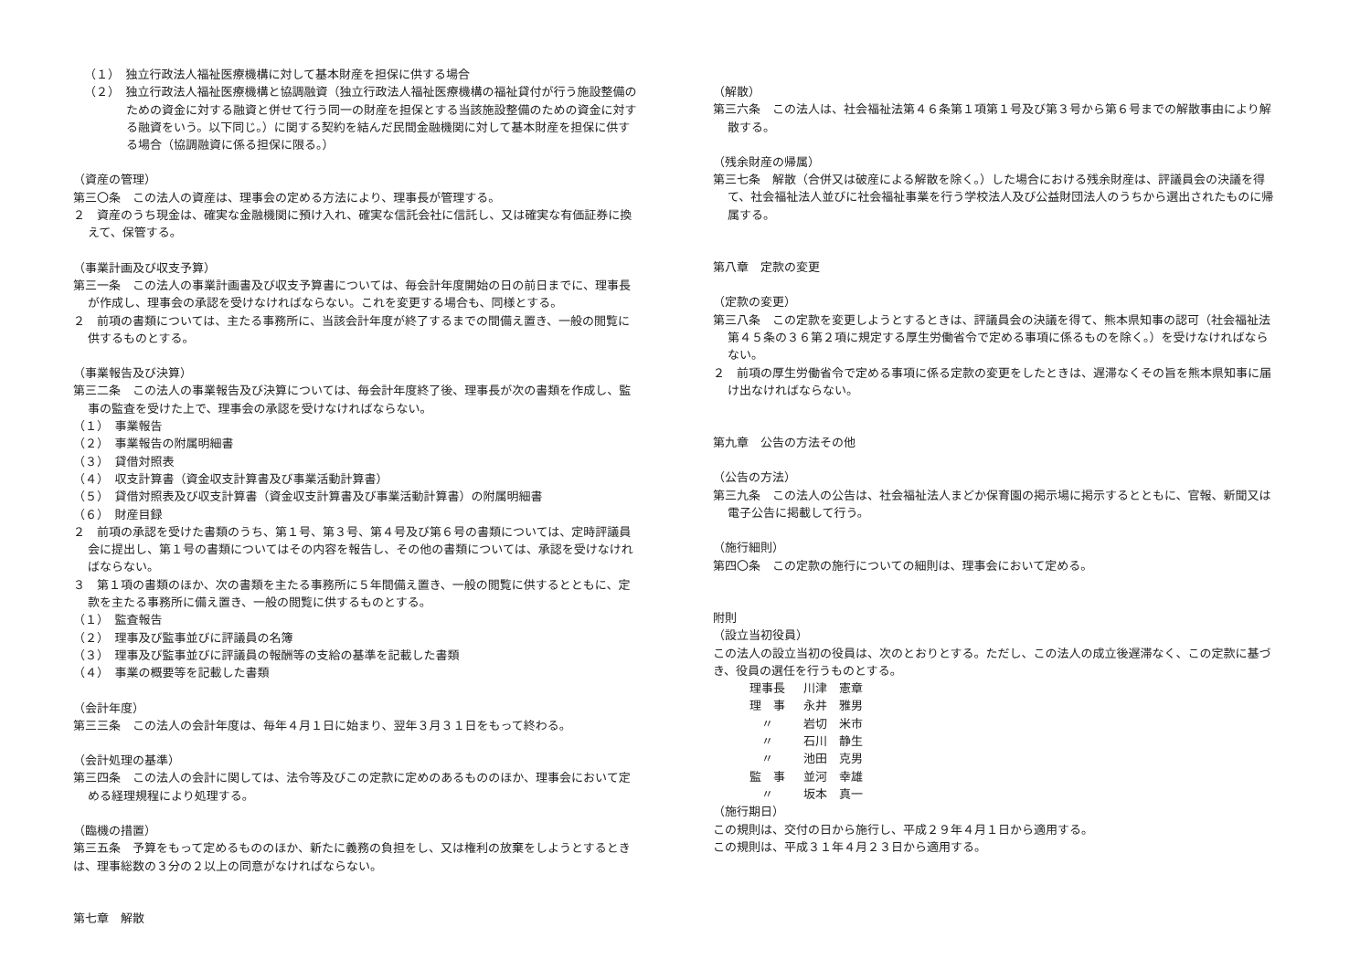（１）　独立行政法人福祉医療機構に対して基本財産を担保に供する場合
（２）　独立行政法人福祉医療機構と協調融資（独立行政法人福祉医療機構の福祉貸付が行う施設整備のための資金に対する融資と併せて行う同一の財産を担保とする当該施設整備のための資金に対する融資をいう。以下同じ。）に関する契約を結んだ民間金融機関に対して基本財産を担保に供する場合（協調融資に係る担保に限る。）
（資産の管理）
第三〇条　この法人の資産は、理事会の定める方法により、理事長が管理する。
２　資産のうち現金は、確実な金融機関に預け入れ、確実な信託会社に信託し、又は確実な有価証券に換えて、保管する。
（事業計画及び収支予算）
第三一条　この法人の事業計画書及び収支予算書については、毎会計年度開始の日の前日までに、理事長が作成し、理事会の承認を受けなければならない。これを変更する場合も、同様とする。
２　前項の書類については、主たる事務所に、当該会計年度が終了するまでの間備え置き、一般の閲覧に供するものとする。
（事業報告及び決算）
第三二条　この法人の事業報告及び決算については、毎会計年度終了後、理事長が次の書類を作成し、監事の監査を受けた上で、理事会の承認を受けなければならない。
（１）　事業報告
（２）　事業報告の附属明細書
（３）　貸借対照表
（４）　収支計算書（資金収支計算書及び事業活動計算書）
（５）　貸借対照表及び収支計算書（資金収支計算書及び事業活動計算書）の附属明細書
（６）　財産目録
２　前項の承認を受けた書類のうち、第１号、第３号、第４号及び第６号の書類については、定時評議員会に提出し、第１号の書類についてはその内容を報告し、その他の書類については、承認を受けなければならない。
３　第１項の書類のほか、次の書類を主たる事務所に５年間備え置き、一般の閲覧に供するとともに、定款を主たる事務所に備え置き、一般の閲覧に供するものとする。
（１）　監査報告
（２）　理事及び監事並びに評議員の名簿
（３）　理事及び監事並びに評議員の報酬等の支給の基準を記載した書類
（４）　事業の概要等を記載した書類
（会計年度）
第三三条　この法人の会計年度は、毎年４月１日に始まり、翌年３月３１日をもって終わる。
（会計処理の基準）
第三四条　この法人の会計に関しては、法令等及びこの定款に定めのあるもののほか、理事会において定める経理規程により処理する。
（臨機の措置）
第三五条　予算をもって定めるもののほか、新たに義務の負担をし、又は権利の放棄をしようとするときは、理事総数の３分の２以上の同意がなければならない。
第七章　解散
（解散）
第三六条　この法人は、社会福祉法第４６条第１項第１号及び第３号から第６号までの解散事由により解散する。
（残余財産の帰属）
第三七条　解散（合併又は破産による解散を除く。）した場合における残余財産は、評議員会の決議を得て、社会福祉法人並びに社会福祉事業を行う学校法人及び公益財団法人のうちから選出されたものに帰属する。
第八章　定款の変更
（定款の変更）
第三八条　この定款を変更しようとするときは、評議員会の決議を得て、熊本県知事の認可（社会福祉法第４５条の３６第２項に規定する厚生労働省令で定める事項に係るものを除く。）を受けなければならない。
２　前項の厚生労働省令で定める事項に係る定款の変更をしたときは、遅滞なくその旨を熊本県知事に届け出なければならない。
第九章　公告の方法その他
（公告の方法）
第三九条　この法人の公告は、社会福祉法人まどか保育園の掲示場に掲示するとともに、官報、新聞又は電子公告に掲載して行う。
（施行細則）
第四〇条　この定款の施行についての細則は、理事会において定める。
附則
（設立当初役員）
この法人の設立当初の役員は、次のとおりとする。ただし、この法人の成立後遅滞なく、この定款に基づき、役員の選任を行うものとする。
| 理事長 | 川津 憲章 |
| 理 事 | 永井 雅男 |
| 〃 | 岩切 米市 |
| 〃 | 石川 静生 |
| 〃 | 池田 克男 |
| 監 事 | 並河 幸雄 |
| 〃 | 坂本 真一 |
（施行期日）
この規則は、交付の日から施行し、平成２９年４月１日から適用する。
この規則は、平成３１年４月２３日から適用する。